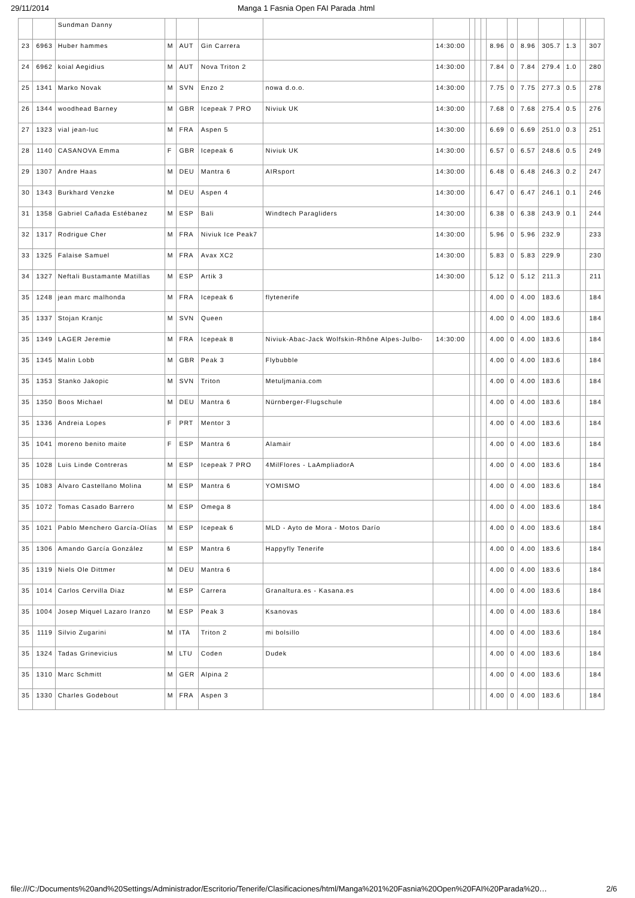29/11/2014 Manga 1 Fasnia Open FAI Parada .html
| | | Sundman Danny | | | | | | | | | | | | | | | |
| 23 | 6963 | Huber hammes | M | AUT | Gin Carrera | | 14:30:00 | | | | 8.96 | 0 | 8.96 | 305.7 | 1.3 | | 307 |
| 24 | 6962 | koial Aegidius | M | AUT | Nova Triton 2 | | 14:30:00 | | | | 7.84 | 0 | 7.84 | 279.4 | 1.0 | | 280 |
| 25 | 1341 | Marko Novak | M | SVN | Enzo 2 | nowa d.o.o. | 14:30:00 | | | | 7.75 | 0 | 7.75 | 277.3 | 0.5 | | 278 |
| 26 | 1344 | woodhead Barney | M | GBR | Icepeak 7 PRO | Niviuk UK | 14:30:00 | | | | 7.68 | 0 | 7.68 | 275.4 | 0.5 | | 276 |
| 27 | 1323 | vial jean-luc | M | FRA | Aspen 5 | | 14:30:00 | | | | 6.69 | 0 | 6.69 | 251.0 | 0.3 | | 251 |
| 28 | 1140 | CASANOVA Emma | F | GBR | Icepeak 6 | Niviuk UK | 14:30:00 | | | | 6.57 | 0 | 6.57 | 248.6 | 0.5 | | 249 |
| 29 | 1307 | Andre Haas | M | DEU | Mantra 6 | AIRsport | 14:30:00 | | | | 6.48 | 0 | 6.48 | 246.3 | 0.2 | | 247 |
| 30 | 1343 | Burkhard Venzke | M | DEU | Aspen 4 | | 14:30:00 | | | | 6.47 | 0 | 6.47 | 246.1 | 0.1 | | 246 |
| 31 | 1358 | Gabriel Cañada Estébanez | M | ESP | Bali | Windtech Paragliders | 14:30:00 | | | | 6.38 | 0 | 6.38 | 243.9 | 0.1 | | 244 |
| 32 | 1317 | Rodrigue Cher | M | FRA | Niviuk Ice Peak7 | | 14:30:00 | | | | 5.96 | 0 | 5.96 | 232.9 | | | 233 |
| 33 | 1325 | Falaise Samuel | M | FRA | Avax XC2 | | 14:30:00 | | | | 5.83 | 0 | 5.83 | 229.9 | | | 230 |
| 34 | 1327 | Neftali Bustamante Matillas | M | ESP | Artik 3 | | 14:30:00 | | | | 5.12 | 0 | 5.12 | 211.3 | | | 211 |
| 35 | 1248 | jean marc malhonda | M | FRA | Icepeak 6 | flytenerife | | | | | 4.00 | 0 | 4.00 | 183.6 | | | 184 |
| 35 | 1337 | Stojan Kranjc | M | SVN | Queen | | | | | | 4.00 | 0 | 4.00 | 183.6 | | | 184 |
| 35 | 1349 | LAGER Jeremie | M | FRA | Icepeak 8 | Niviuk-Abac-Jack Wolfskin-Rhône Alpes-Julbo- | 14:30:00 | | | | 4.00 | 0 | 4.00 | 183.6 | | | 184 |
| 35 | 1345 | Malin Lobb | M | GBR | Peak 3 | Flybubble | | | | | 4.00 | 0 | 4.00 | 183.6 | | | 184 |
| 35 | 1353 | Stanko Jakopic | M | SVN | Triton | Metuljmania.com | | | | | 4.00 | 0 | 4.00 | 183.6 | | | 184 |
| 35 | 1350 | Boos Michael | M | DEU | Mantra 6 | Nürnberger-Flugschule | | | | | 4.00 | 0 | 4.00 | 183.6 | | | 184 |
| 35 | 1336 | Andreia Lopes | F | PRT | Mentor 3 | | | | | | 4.00 | 0 | 4.00 | 183.6 | | | 184 |
| 35 | 1041 | moreno benito maite | F | ESP | Mantra 6 | Alamair | | | | | 4.00 | 0 | 4.00 | 183.6 | | | 184 |
| 35 | 1028 | Luis Linde Contreras | M | ESP | Icepeak 7 PRO | 4MilFlores - LaAmpliadorA | | | | | 4.00 | 0 | 4.00 | 183.6 | | | 184 |
| 35 | 1083 | Alvaro Castellano Molina | M | ESP | Mantra 6 | YOMISMO | | | | | 4.00 | 0 | 4.00 | 183.6 | | | 184 |
| 35 | 1072 | Tomas Casado Barrero | M | ESP | Omega 8 | | | | | | 4.00 | 0 | 4.00 | 183.6 | | | 184 |
| 35 | 1021 | Pablo Menchero García-Olías | M | ESP | Icepeak 6 | MLD - Ayto de Mora - Motos Darío | | | | | 4.00 | 0 | 4.00 | 183.6 | | | 184 |
| 35 | 1306 | Amando García González | M | ESP | Mantra 6 | Happyfly Tenerife | | | | | 4.00 | 0 | 4.00 | 183.6 | | | 184 |
| 35 | 1319 | Niels Ole Dittmer | M | DEU | Mantra 6 | | | | | | 4.00 | 0 | 4.00 | 183.6 | | | 184 |
| 35 | 1014 | Carlos Cervilla Diaz | M | ESP | Carrera | Granaltura.es - Kasana.es | | | | | 4.00 | 0 | 4.00 | 183.6 | | | 184 |
| 35 | 1004 | Josep Miquel Lazaro Iranzo | M | ESP | Peak 3 | Ksanovas | | | | | 4.00 | 0 | 4.00 | 183.6 | | | 184 |
| 35 | 1119 | Silvio Zugarini | M | ITA | Triton 2 | mi bolsillo | | | | | 4.00 | 0 | 4.00 | 183.6 | | | 184 |
| 35 | 1324 | Tadas Grinevicius | M | LTU | Coden | Dudek | | | | | 4.00 | 0 | 4.00 | 183.6 | | | 184 |
| 35 | 1310 | Marc Schmitt | M | GER | Alpina 2 | | | | | | 4.00 | 0 | 4.00 | 183.6 | | | 184 |
| 35 | 1330 | Charles Godebout | M | FRA | Aspen 3 | | | | | | 4.00 | 0 | 4.00 | 183.6 | | | 184 |
file:///C:/Documents%20and%20Settings/Administrador/Escritorio/Tenerife/Clasificaciones/html/Manga%201%20Fasnia%20Open%20FAI%20Parada%20… 2/6